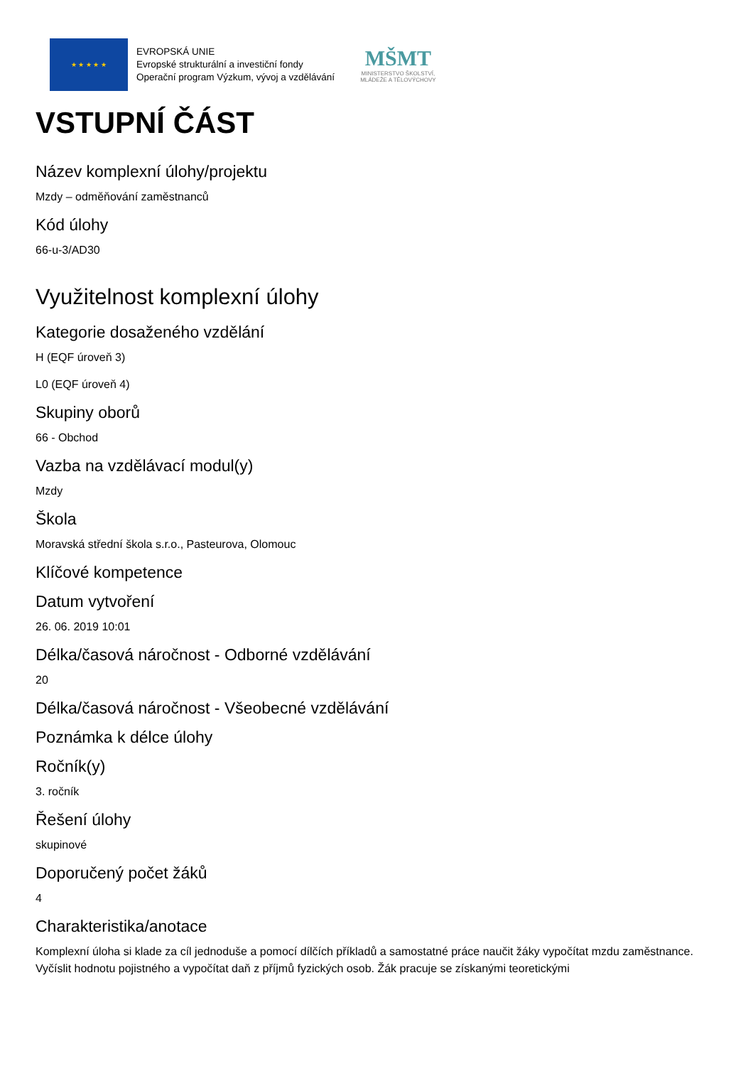★ ★ ★ ★ ★
EVROPSKÁ UNIE
Evropské strukturální a investiční fondy
Operační program Výzkum, vývoj a vzdělávání
MŠMT
MINISTERSTVO ŠKOLSTVÍ,
MLÁDEŽE A TĚLOVÝCHOVY
VSTUPNÍ ČÁST
Název komplexní úlohy/projektu
Mzdy – odměňování zaměstnanců
Kód úlohy
66-u-3/AD30
Využitelnost komplexní úlohy
Kategorie dosaženého vzdělání
H (EQF úroveň 3)
L0 (EQF úroveň 4)
Skupiny oborů
66 - Obchod
Vazba na vzdělávací modul(y)
Mzdy
Škola
Moravská střední škola s.r.o., Pasteurova, Olomouc
Klíčové kompetence
Datum vytvoření
26. 06. 2019 10:01
Délka/časová náročnost - Odborné vzdělávání
20
Délka/časová náročnost - Všeobecné vzdělávání
Poznámka k délce úlohy
Ročník(y)
3. ročník
Řešení úlohy
skupinové
Doporučený počet žáků
4
Charakteristika/anotace
Komplexní úloha si klade za cíl jednoduše a pomocí dílčích příkladů a samostatné práce naučit žáky vypočítat mzdu zaměstnance. Vyčíslit hodnotu pojistného a vypočítat daň z příjmů fyzických osob. Žák pracuje se získanými teoretickými